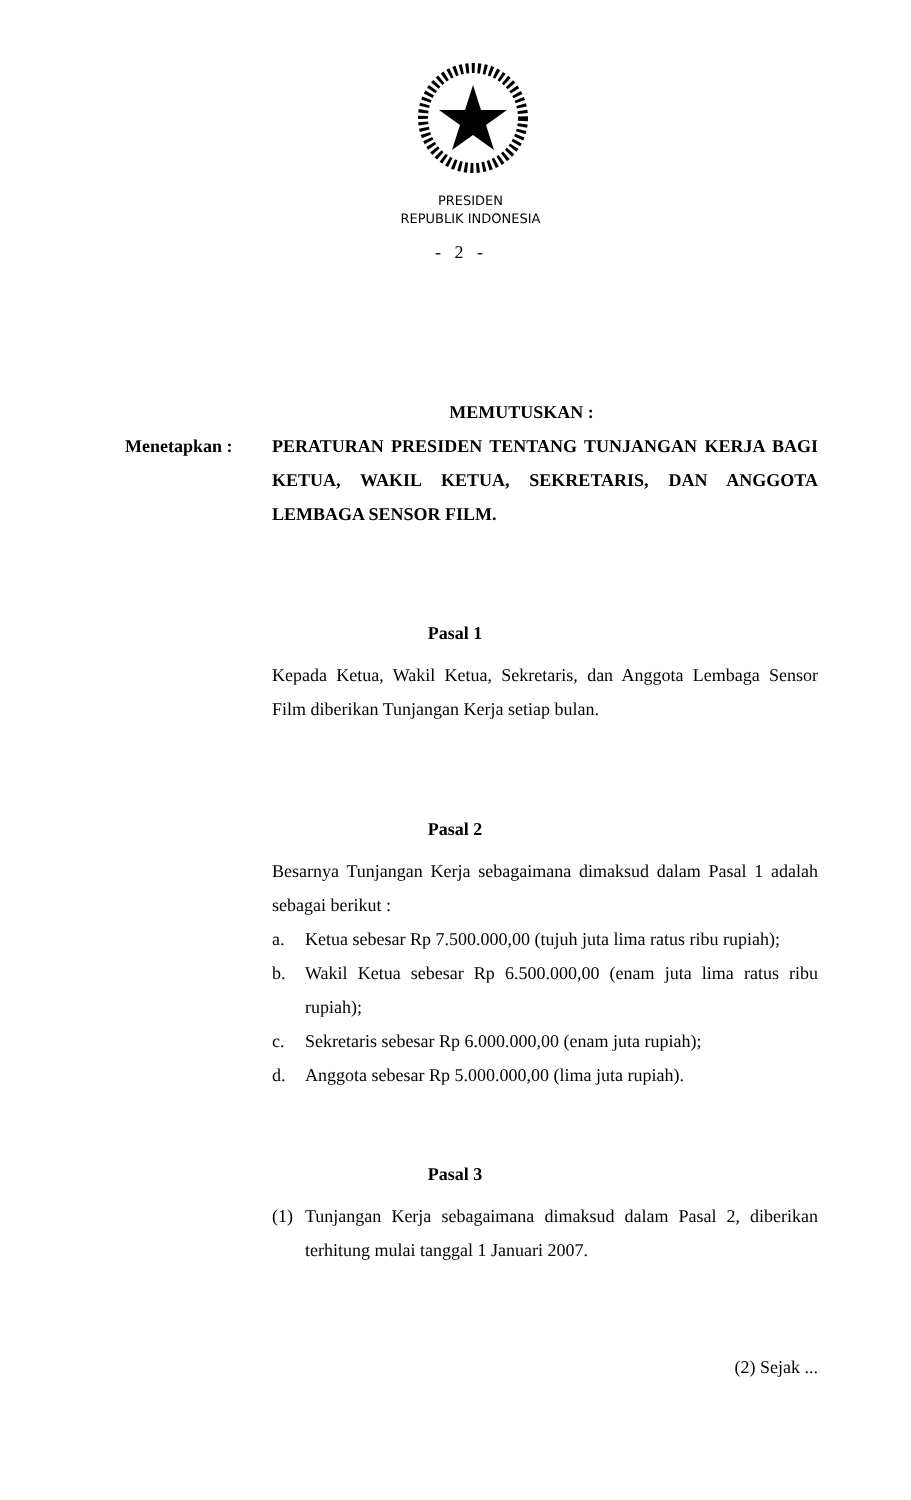PRESIDEN
REPUBLIK INDONESIA
- 2 -
MEMUTUSKAN :
Menetapkan : PERATURAN PRESIDEN TENTANG TUNJANGAN KERJA BAGI KETUA, WAKIL KETUA, SEKRETARIS, DAN ANGGOTA LEMBAGA SENSOR FILM.
Pasal 1
Kepada Ketua, Wakil Ketua, Sekretaris, dan Anggota Lembaga Sensor Film diberikan Tunjangan Kerja setiap bulan.
Pasal 2
Besarnya Tunjangan Kerja sebagaimana dimaksud dalam Pasal 1 adalah sebagai berikut :
a. Ketua sebesar Rp 7.500.000,00 (tujuh juta lima ratus ribu rupiah);
b. Wakil Ketua sebesar Rp 6.500.000,00 (enam juta lima ratus ribu rupiah);
c. Sekretaris sebesar Rp 6.000.000,00 (enam juta rupiah);
d. Anggota sebesar Rp 5.000.000,00 (lima juta rupiah).
Pasal 3
(1) Tunjangan Kerja sebagaimana dimaksud dalam Pasal 2, diberikan terhitung mulai tanggal 1 Januari 2007.
(2) Sejak ...